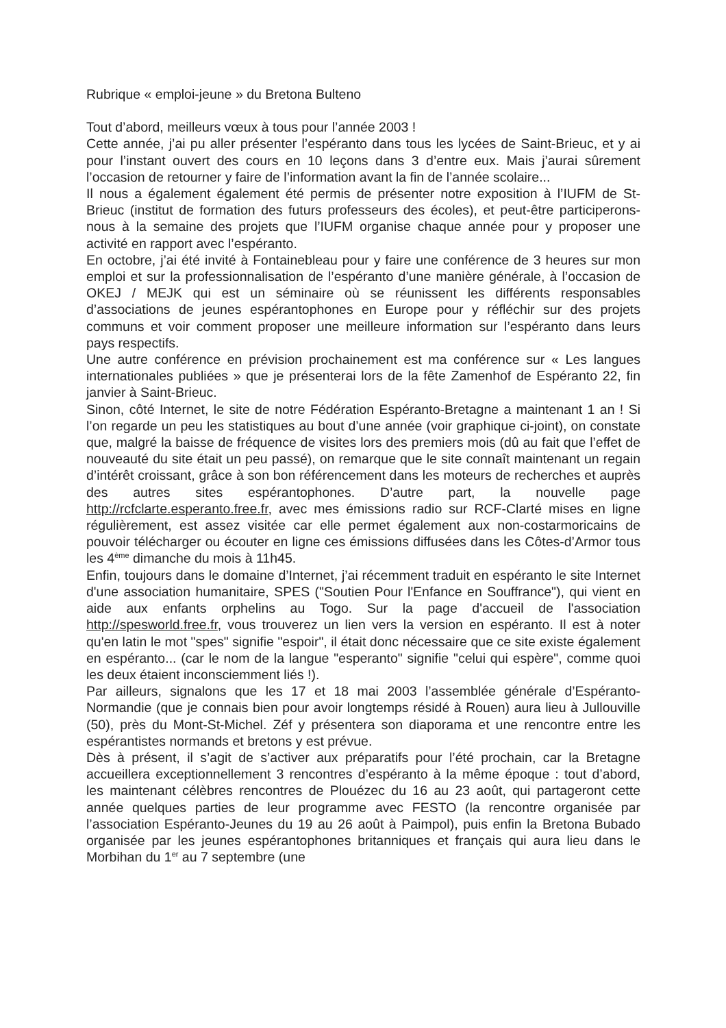Rubrique « emploi-jeune » du Bretona Bulteno
Tout d’abord, meilleurs vœux à tous pour l’année 2003 !
Cette année, j’ai pu aller présenter l’espéranto dans tous les lycées de Saint-Brieuc, et y ai pour l’instant ouvert des cours en 10 leçons dans 3 d’entre eux. Mais j’aurai sûrement l’occasion de retourner y faire de l’information avant la fin de l’année scolaire...
Il nous a également également été permis de présenter notre exposition à l’IUFM de St-Brieuc (institut de formation des futurs professeurs des écoles), et peut-être participerons-nous à la semaine des projets que l’IUFM organise chaque année pour y proposer une activité en rapport avec l’espéranto.
En octobre, j’ai été invité à Fontainebleau pour y faire une conférence de 3 heures sur mon emploi et sur la professionnalisation de l’espéranto d’une manière générale, à l’occasion de OKEJ / MEJK qui est un séminaire où se réunissent les différents responsables d’associations de jeunes espérantophones en Europe pour y réfléchir sur des projets communs et voir comment proposer une meilleure information sur l’espéranto dans leurs pays respectifs.
Une autre conférence en prévision prochainement est ma conférence sur « Les langues internationales publiées » que je présenterai lors de la fête Zamenhof de Espéranto 22, fin janvier à Saint-Brieuc.
Sinon, côté Internet, le site de notre Fédération Espéranto-Bretagne a maintenant 1 an ! Si l’on regarde un peu les statistiques au bout d’une année (voir graphique ci-joint), on constate que, malgré la baisse de fréquence de visites lors des premiers mois (dû au fait que l’effet de nouveauté du site était un peu passé), on remarque que le site connaît maintenant un regain d’intérêt croissant, grâce à son bon référencement dans les moteurs de recherches et auprès des autres sites espérantophones. D’autre part, la nouvelle page http://rcfclarte.esperanto.free.fr, avec mes émissions radio sur RCF-Clarté mises en ligne régulièrement, est assez visitée car elle permet également aux non-costarmoricains de pouvoir télécharger ou écouter en ligne ces émissions diffusées dans les Côtes-d’Armor tous les 4<sup>ème</sup> dimanche du mois à 11h45.
Enfin, toujours dans le domaine d’Internet, j’ai récemment traduit en espéranto le site Internet d'une association humanitaire, SPES ("Soutien Pour l'Enfance en Souffrance"), qui vient en aide aux enfants orphelins au Togo. Sur la page d'accueil de l'association http://spesworld.free.fr, vous trouverez un lien vers la version en espéranto. Il est à noter qu'en latin le mot "spes" signifie "espoir", il était donc nécessaire que ce site existe également en espéranto... (car le nom de la langue "esperanto" signifie "celui qui espère", comme quoi les deux étaient inconsciemment liés !).
Par ailleurs, signalons que les 17 et 18 mai 2003 l’assemblée générale d’Espéranto-Normandie (que je connais bien pour avoir longtemps résidé à Rouen) aura lieu à Jullouville (50), près du Mont-St-Michel. Zéf y présentera son diaporama et une rencontre entre les espérantistes normands et bretons y est prévue.
Dès à présent, il s’agit de s’activer aux préparatifs pour l’été prochain, car la Bretagne accueillera exceptionnellement 3 rencontres d’espéranto à la même époque : tout d’abord, les maintenant célèbres rencontres de Plouézec du 16 au 23 août, qui partageront cette année quelques parties de leur programme avec FESTO (la rencontre organisée par l’association Espéranto-Jeunes du 19 au 26 août à Paimpol), puis enfin la Bretona Bubado organisée par les jeunes espérantophones britanniques et français qui aura lieu dans le Morbihan du 1<sup>er</sup> au 7 septembre (une